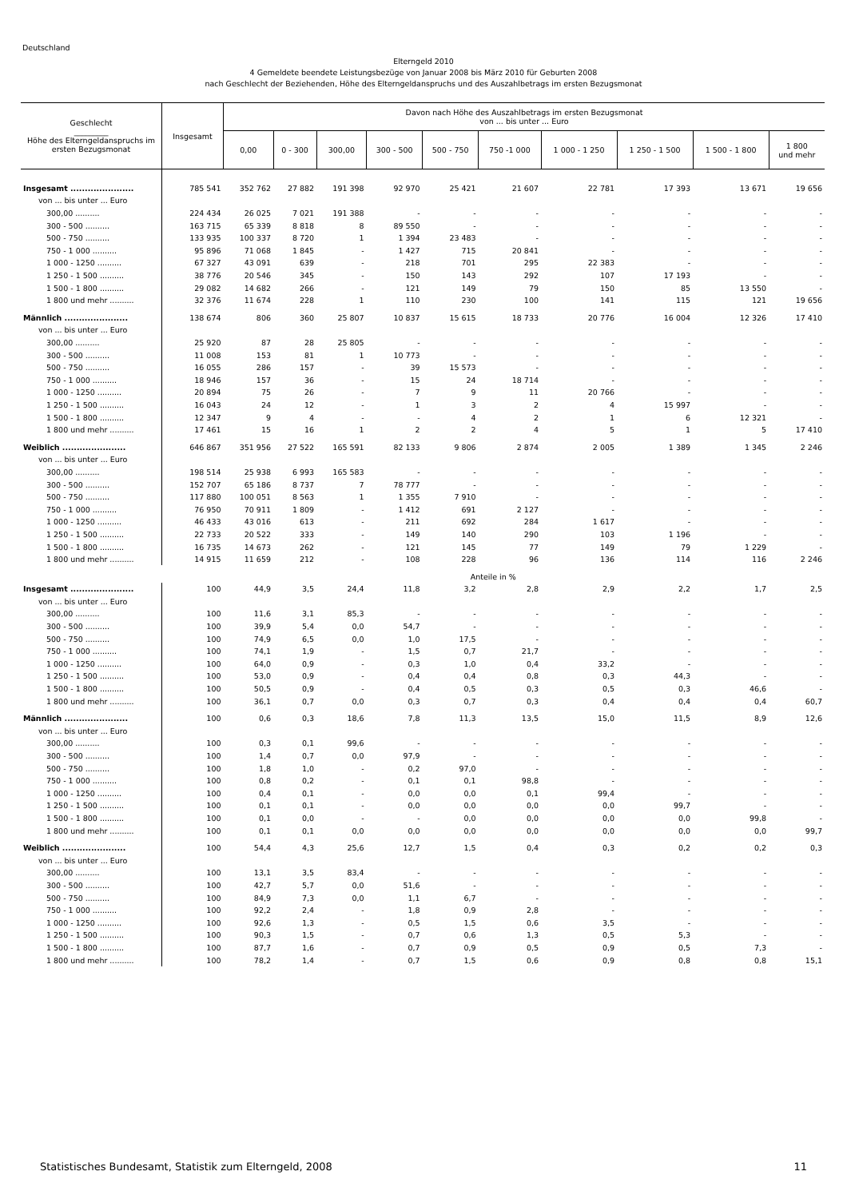Deutschland
Elterngeld 2010
4 Gemeldete beendete Leistungsbezüge von Januar 2008 bis März 2010 für Geburten 2008
nach Geschlecht der Beziehenden, Höhe des Elterngeldanspruchs und des Auszahlbetrags im ersten Bezugsmonat
| Geschlecht _________ Höhe des Elterngeldanspruchs im ersten Bezugsmonat | Insgesamt | Davon nach Höhe des Auszahlbetrags im ersten Bezugsmonat von ... bis unter ... Euro | | | | | | | | | |
| --- | --- | --- | --- | --- | --- | --- | --- | --- | --- | --- | --- |
| | | 0,00 | 0 - 300 | 300,00 | 300 - 500 | 500 - 750 | 750 -1 000 | 1 000 - 1 250 | 1 250 - 1 500 | 1 500 - 1 800 | 1 800 und mehr |
| Insgesamt ...................... | 785 541 | 352 762 | 27 882 | 191 398 | 92 970 | 25 421 | 21 607 | 22 781 | 17 393 | 13 671 | 19 656 |
| von ... bis unter ... Euro | | | | | | | | | | | |
| 300,00 .......... | 224 434 | 26 025 | 7 021 | 191 388 | - | - | - | - | - | - | - |
| 300 - 500 .......... | 163 715 | 65 339 | 8 818 | 8 | 89 550 | - | - | - | - | - | - |
| 500 - 750 .......... | 133 935 | 100 337 | 8 720 | 1 | 1 394 | 23 483 | - | - | - | - | - |
| 750 - 1 000 .......... | 95 896 | 71 068 | 1 845 | - | 1 427 | 715 | 20 841 | - | - | - | - |
| 1 000 - 1250 .......... | 67 327 | 43 091 | 639 | - | 218 | 701 | 295 | 22 383 | - | - | - |
| 1 250 - 1 500 .......... | 38 776 | 20 546 | 345 | - | 150 | 143 | 292 | 107 | 17 193 | - | - |
| 1 500 - 1 800 .......... | 29 082 | 14 682 | 266 | - | 121 | 149 | 79 | 150 | 85 | 13 550 | - |
| 1 800 und mehr .......... | 32 376 | 11 674 | 228 | 1 | 110 | 230 | 100 | 141 | 115 | 121 | 19 656 |
| Männlich ...................... | 138 674 | 806 | 360 | 25 807 | 10 837 | 15 615 | 18 733 | 20 776 | 16 004 | 12 326 | 17 410 |
| von ... bis unter ... Euro | | | | | | | | | | | |
| 300,00 .......... | 25 920 | 87 | 28 | 25 805 | - | - | - | - | - | - | - |
| 300 - 500 .......... | 11 008 | 153 | 81 | 1 | 10 773 | - | - | - | - | - | - |
| 500 - 750 .......... | 16 055 | 286 | 157 | - | 39 | 15 573 | - | - | - | - | - |
| 750 - 1 000 .......... | 18 946 | 157 | 36 | - | 15 | 24 | 18 714 | - | - | - | - |
| 1 000 - 1250 .......... | 20 894 | 75 | 26 | - | 7 | 9 | 11 | 20 766 | - | - | - |
| 1 250 - 1 500 .......... | 16 043 | 24 | 12 | - | 1 | 3 | 2 | 4 | 15 997 | - | - |
| 1 500 - 1 800 .......... | 12 347 | 9 | 4 | - | - | 4 | 2 | 1 | 6 | 12 321 | - |
| 1 800 und mehr .......... | 17 461 | 15 | 16 | 1 | 2 | 2 | 4 | 5 | 1 | 5 | 17 410 |
| Weiblich ...................... | 646 867 | 351 956 | 27 522 | 165 591 | 82 133 | 9 806 | 2 874 | 2 005 | 1 389 | 1 345 | 2 246 |
| von ... bis unter ... Euro | | | | | | | | | | | |
| 300,00 .......... | 198 514 | 25 938 | 6 993 | 165 583 | - | - | - | - | - | - | - |
| 300 - 500 .......... | 152 707 | 65 186 | 8 737 | 7 | 78 777 | - | - | - | - | - | - |
| 500 - 750 .......... | 117 880 | 100 051 | 8 563 | 1 | 1 355 | 7 910 | - | - | - | - | - |
| 750 - 1 000 .......... | 76 950 | 70 911 | 1 809 | - | 1 412 | 691 | 2 127 | - | - | - | - |
| 1 000 - 1250 .......... | 46 433 | 43 016 | 613 | - | 211 | 692 | 284 | 1 617 | - | - | - |
| 1 250 - 1 500 .......... | 22 733 | 20 522 | 333 | - | 149 | 140 | 290 | 103 | 1 196 | - | - |
| 1 500 - 1 800 .......... | 16 735 | 14 673 | 262 | - | 121 | 145 | 77 | 149 | 79 | 1 229 | - |
| 1 800 und mehr .......... | 14 915 | 11 659 | 212 | - | 108 | 228 | 96 | 136 | 114 | 116 | 2 246 |
| | Anteile in % | | | | | | | | | | |
| Insgesamt ...................... | 100 | 44,9 | 3,5 | 24,4 | 11,8 | 3,2 | 2,8 | 2,9 | 2,2 | 1,7 | 2,5 |
| von ... bis unter ... Euro | | | | | | | | | | | |
| 300,00 .......... | 100 | 11,6 | 3,1 | 85,3 | - | - | - | - | - | - | - |
| 300 - 500 .......... | 100 | 39,9 | 5,4 | 0,0 | 54,7 | - | - | - | - | - | - |
| 500 - 750 .......... | 100 | 74,9 | 6,5 | 0,0 | 1,0 | 17,5 | - | - | - | - | - |
| 750 - 1 000 .......... | 100 | 74,1 | 1,9 | - | 1,5 | 0,7 | 21,7 | - | - | - | - |
| 1 000 - 1250 .......... | 100 | 64,0 | 0,9 | - | 0,3 | 1,0 | 0,4 | 33,2 | - | - | - |
| 1 250 - 1 500 .......... | 100 | 53,0 | 0,9 | - | 0,4 | 0,4 | 0,8 | 0,3 | 44,3 | - | - |
| 1 500 - 1 800 .......... | 100 | 50,5 | 0,9 | - | 0,4 | 0,5 | 0,3 | 0,5 | 0,3 | 46,6 | - |
| 1 800 und mehr .......... | 100 | 36,1 | 0,7 | 0,0 | 0,3 | 0,7 | 0,3 | 0,4 | 0,4 | 0,4 | 60,7 |
| Männlich ...................... | 100 | 0,6 | 0,3 | 18,6 | 7,8 | 11,3 | 13,5 | 15,0 | 11,5 | 8,9 | 12,6 |
| von ... bis unter ... Euro | | | | | | | | | | | |
| 300,00 .......... | 100 | 0,3 | 0,1 | 99,6 | - | - | - | - | - | - | - |
| 300 - 500 .......... | 100 | 1,4 | 0,7 | 0,0 | 97,9 | - | - | - | - | - | - |
| 500 - 750 .......... | 100 | 1,8 | 1,0 | - | 0,2 | 97,0 | - | - | - | - | - |
| 750 - 1 000 .......... | 100 | 0,8 | 0,2 | - | 0,1 | 0,1 | 98,8 | - | - | - | - |
| 1 000 - 1250 .......... | 100 | 0,4 | 0,1 | - | 0,0 | 0,0 | 0,1 | 99,4 | - | - | - |
| 1 250 - 1 500 .......... | 100 | 0,1 | 0,1 | - | 0,0 | 0,0 | 0,0 | 0,0 | 99,7 | - | - |
| 1 500 - 1 800 .......... | 100 | 0,1 | 0,0 | - | - | 0,0 | 0,0 | 0,0 | 0,0 | 99,8 | - |
| 1 800 und mehr .......... | 100 | 0,1 | 0,1 | 0,0 | 0,0 | 0,0 | 0,0 | 0,0 | 0,0 | 0,0 | 99,7 |
| Weiblich ...................... | 100 | 54,4 | 4,3 | 25,6 | 12,7 | 1,5 | 0,4 | 0,3 | 0,2 | 0,2 | 0,3 |
| von ... bis unter ... Euro | | | | | | | | | | | |
| 300,00 .......... | 100 | 13,1 | 3,5 | 83,4 | - | - | - | - | - | - | - |
| 300 - 500 .......... | 100 | 42,7 | 5,7 | 0,0 | 51,6 | - | - | - | - | - | - |
| 500 - 750 .......... | 100 | 84,9 | 7,3 | 0,0 | 1,1 | 6,7 | - | - | - | - | - |
| 750 - 1 000 .......... | 100 | 92,2 | 2,4 | - | 1,8 | 0,9 | 2,8 | - | - | - | - |
| 1 000 - 1250 .......... | 100 | 92,6 | 1,3 | - | 0,5 | 1,5 | 0,6 | 3,5 | - | - | - |
| 1 250 - 1 500 .......... | 100 | 90,3 | 1,5 | - | 0,7 | 0,6 | 1,3 | 0,5 | 5,3 | - | - |
| 1 500 - 1 800 .......... | 100 | 87,7 | 1,6 | - | 0,7 | 0,9 | 0,5 | 0,9 | 0,5 | 7,3 | - |
| 1 800 und mehr .......... | 100 | 78,2 | 1,4 | - | 0,7 | 1,5 | 0,6 | 0,9 | 0,8 | 0,8 | 15,1 |
Statistisches Bundesamt, Statistik zum Elterngeld, 2008 11